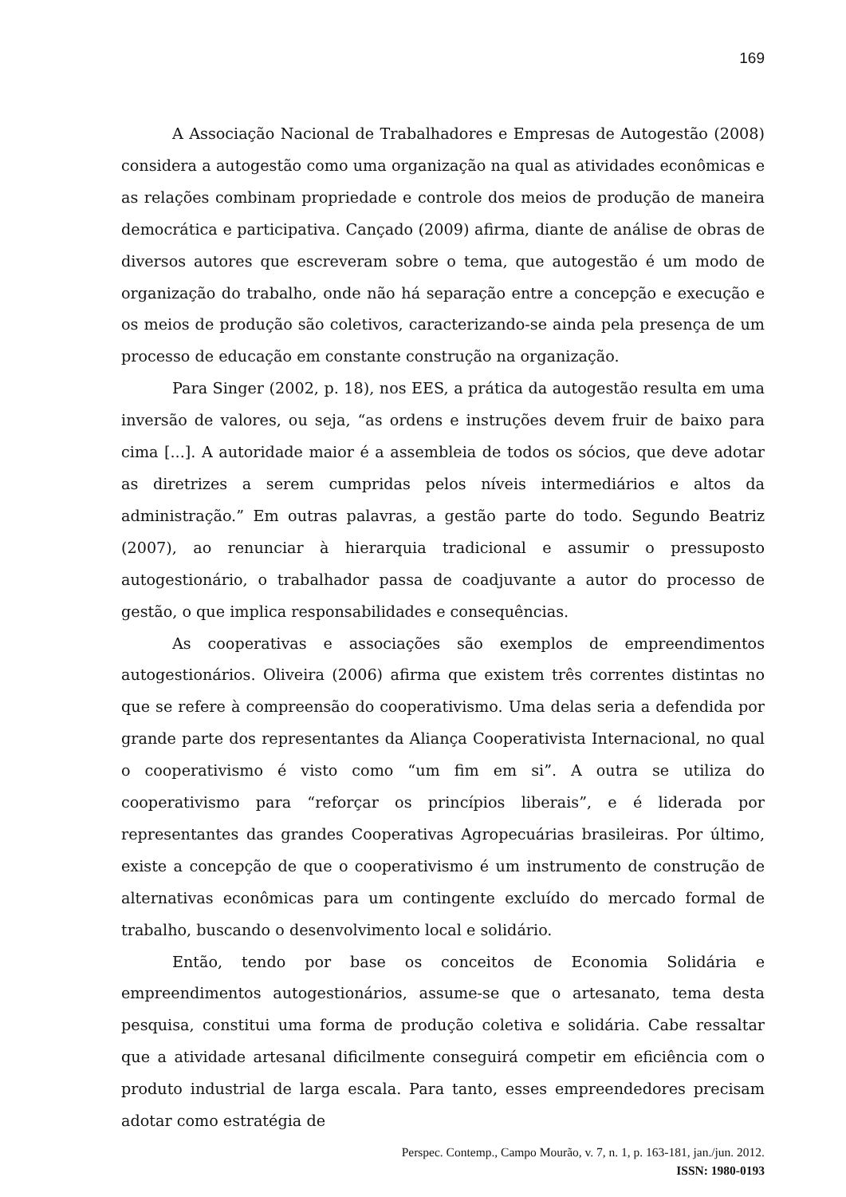169
A Associação Nacional de Trabalhadores e Empresas de Autogestão (2008) considera a autogestão como uma organização na qual as atividades econômicas e as relações combinam propriedade e controle dos meios de produção de maneira democrática e participativa. Cançado (2009) afirma, diante de análise de obras de diversos autores que escreveram sobre o tema, que autogestão é um modo de organização do trabalho, onde não há separação entre a concepção e execução e os meios de produção são coletivos, caracterizando-se ainda pela presença de um processo de educação em constante construção na organização.
Para Singer (2002, p. 18), nos EES, a prática da autogestão resulta em uma inversão de valores, ou seja, “as ordens e instruções devem fruir de baixo para cima [...]. A autoridade maior é a assembleia de todos os sócios, que deve adotar as diretrizes a serem cumpridas pelos níveis intermediários e altos da administração.” Em outras palavras, a gestão parte do todo. Segundo Beatriz (2007), ao renunciar à hierarquia tradicional e assumir o pressuposto autogestionário, o trabalhador passa de coadjuvante a autor do processo de gestão, o que implica responsabilidades e consequências.
As cooperativas e associações são exemplos de empreendimentos autogestionários. Oliveira (2006) afirma que existem três correntes distintas no que se refere à compreensão do cooperativismo. Uma delas seria a defendida por grande parte dos representantes da Aliança Cooperativista Internacional, no qual o cooperativismo é visto como “um fim em si”. A outra se utiliza do cooperativismo para “reforçar os princípios liberais”, e é liderada por representantes das grandes Cooperativas Agropecuárias brasileiras. Por último, existe a concepção de que o cooperativismo é um instrumento de construção de alternativas econômicas para um contingente excluído do mercado formal de trabalho, buscando o desenvolvimento local e solidário.
Então, tendo por base os conceitos de Economia Solidária e empreendimentos autogestionários, assume-se que o artesanato, tema desta pesquisa, constitui uma forma de produção coletiva e solidária. Cabe ressaltar que a atividade artesanal dificilmente conseguirá competir em eficiência com o produto industrial de larga escala. Para tanto, esses empreendedores precisam adotar como estratégia de
Perspec. Contemp., Campo Mourão, v. 7, n. 1, p. 163-181, jan./jun. 2012.
ISSN: 1980-0193